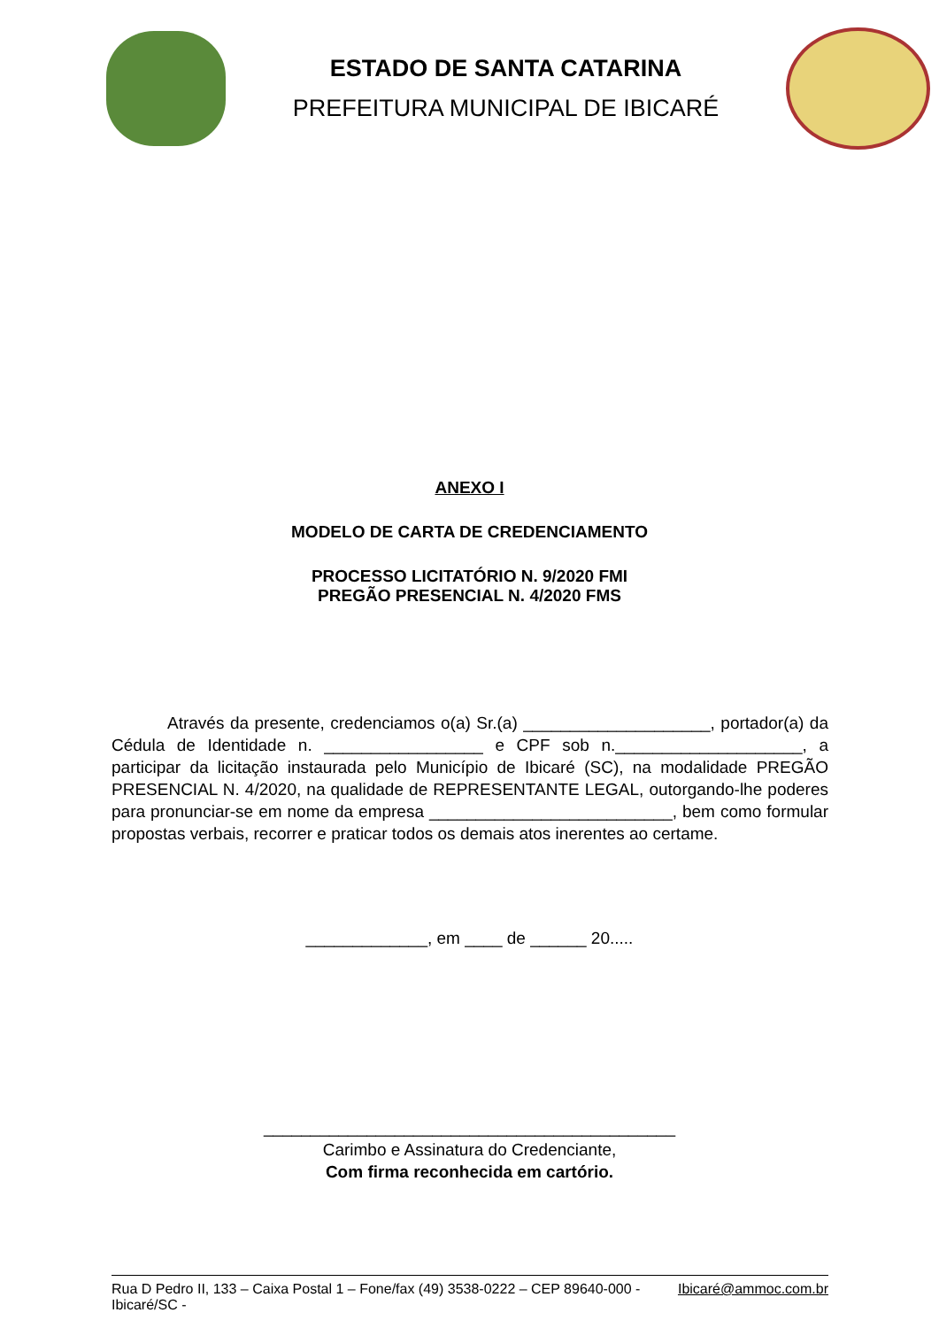ESTADO DE SANTA CATARINA
PREFEITURA MUNICIPAL DE IBICARÉ
ANEXO I
MODELO DE CARTA DE CREDENCIAMENTO
PROCESSO LICITATÓRIO N. 9/2020 FMI
PREGÃO PRESENCIAL N. 4/2020 FMS
Através da presente, credenciamos o(a) Sr.(a) ____________________, portador(a) da Cédula de Identidade n. _________________ e CPF sob n.____________________, a participar da licitação instaurada pelo Município de Ibicaré (SC), na modalidade PREGÃO PRESENCIAL N. 4/2020, na qualidade de REPRESENTANTE LEGAL, outorgando-lhe poderes para pronunciar-se em nome da empresa __________________________, bem como formular propostas verbais, recorrer e praticar todos os demais atos inerentes ao certame.
_____________, em ____ de ______ 20.....
____________________________________________
Carimbo e Assinatura do Credenciante,
Com firma reconhecida em cartório.
Rua D Pedro II, 133 – Caixa Postal 1 – Fone/fax (49) 3538-0222 – CEP 89640-000 - Ibicaré/SC - Ibicaré@ammoc.com.br